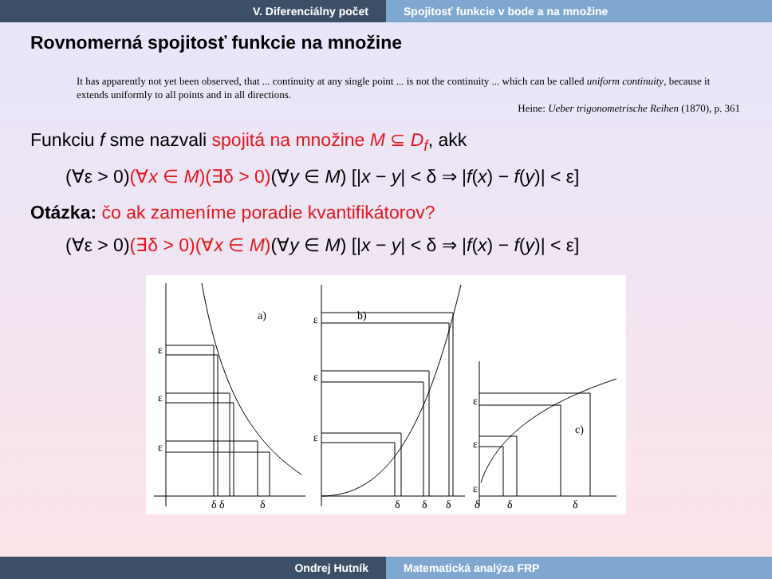V. Diferenciálny počet Spojitosť funkcie v bode a na množine
Rovnomerná spojitosť funkcie na množine
It has apparently not yet been observed, that ... continuity at any single point ... is not the continuity ... which can be called uniform continuity, because it extends uniformly to all points and in all directions.
Heine: Ueber trigonometrische Reihen (1870), p. 361
Funkciu f sme nazvali spojitá na množine M ⊆ D<sub>f</sub>, akk
(∀ε > 0)(∀x ∈ M)(∃δ > 0)(∀y ∈ M) [|x − y| < δ ⇒ |f(x) − f(y)| < ε]
Otázka: čo ak zameníme poradie kvantifikátorov?
(∀ε > 0)(∃δ > 0)(∀x ∈ M)(∀y ∈ M) [|x − y| < δ ⇒ |f(x) − f(y)| < ε]
a)
b)
c)
ε
ε
ε
ε
ε
ε
ε
ε
ε
δ δ
δ
δ
δ
δ
δ
δ
δ
Ondrej Hutník Matematická analýza FRP